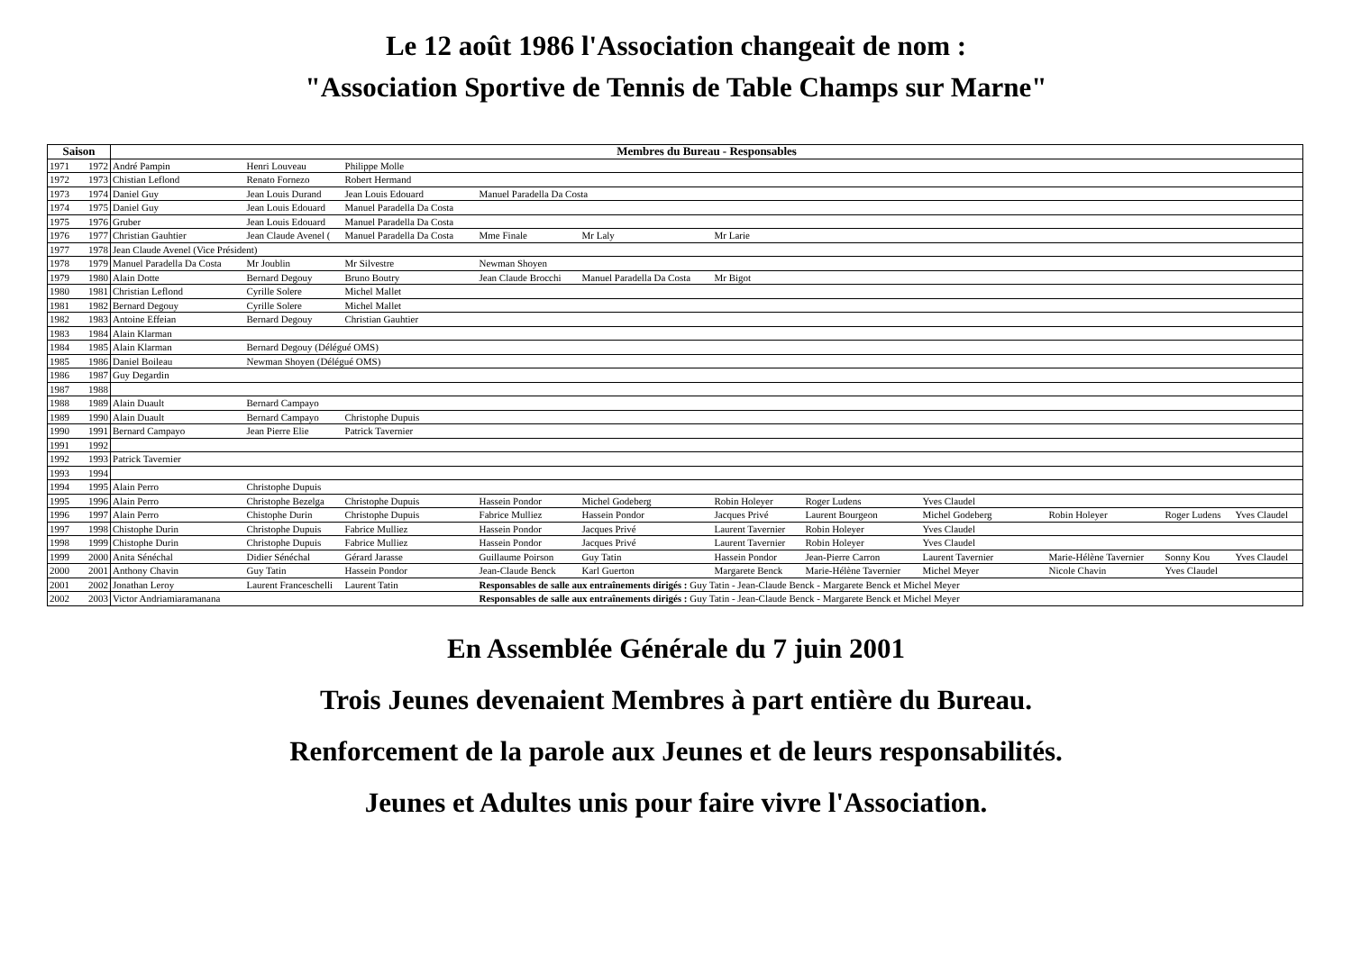Le 12 août 1986 l'Association changeait de nom :
"Association Sportive de Tennis de Table Champs sur Marne"
| Saison | | Membres du Bureau - Responsables | | | | | | | | | | |
| --- | --- | --- | --- | --- | --- | --- | --- | --- | --- | --- | --- | --- |
| 1971 | 1972 | André Pampin | Henri Louveau | Philippe Molle | | | | | | | | |
| 1972 | 1973 | Chistian Leflond | Renato Fornezo | Robert Hermand | | | | | | | | |
| 1973 | 1974 | Daniel Guy | Jean Louis Durand | Jean Louis Edouard | Manuel Paradella Da Costa | | | | | | | |
| 1974 | 1975 | Daniel Guy | Jean Louis Edouard | Manuel Paradella Da Costa | | | | | | | | |
| 1975 | 1976 | Gruber | Jean Louis Edouard | Manuel Paradella Da Costa | | | | | | | | |
| 1976 | 1977 | Christian Gauhtier | Jean Claude Avenel ( | Manuel Paradella Da Costa | Mme Finale | Mr Laly | Mr Larie | | | | | |
| 1977 | 1978 | Jean Claude Avenel (Vice Président) | | | | | | | | | | |
| 1978 | 1979 | Manuel Paradella Da Costa | Mr Joublin | Mr Silvestre | Newman Shoyen | | | | | | | |
| 1979 | 1980 | Alain Dotte | Bernard Degouy | Bruno Boutry | Jean Claude Brocchi | Manuel Paradella Da Costa | Mr Bigot | | | | | |
| 1980 | 1981 | Christian Leflond | Cyrille Solere | Michel Mallet | | | | | | | | |
| 1981 | 1982 | Bernard Degouy | Cyrille Solere | Michel Mallet | | | | | | | | |
| 1982 | 1983 | Antoine Effeian | Bernard Degouy | Christian Gauhtier | | | | | | | | |
| 1983 | 1984 | Alain Klarman | | | | | | | | | | |
| 1984 | 1985 | Alain Klarman | Bernard Degouy (Délégué OMS) | | | | | | | | | |
| 1985 | 1986 | Daniel Boileau | Newman Shoyen (Délégué OMS) | | | | | | | | | |
| 1986 | 1987 | Guy Degardin | | | | | | | | | | |
| 1987 | 1988 | | | | | | | | | | | |
| 1988 | 1989 | Alain Duault | Bernard Campayo | | | | | | | | | |
| 1989 | 1990 | Alain Duault | Bernard Campayo | Christophe Dupuis | | | | | | | | |
| 1990 | 1991 | Bernard Campayo | Jean Pierre Elie | Patrick Tavernier | | | | | | | | |
| 1991 | 1992 | | | | | | | | | | | |
| 1992 | 1993 | Patrick Tavernier | | | | | | | | | | |
| 1993 | 1994 | | | | | | | | | | | |
| 1994 | 1995 | Alain Perro | Christophe Dupuis | | | | | | | | | |
| 1995 | 1996 | Alain Perro | Christophe Bezelga | Christophe Dupuis | Hassein Pondor | Michel Godeberg | Robin Holeyer | Roger Ludens | Yves Claudel | | | |
| 1996 | 1997 | Alain Perro | Chistophe Durin | Christophe Dupuis | Fabrice Mulliez | Hassein Pondor | Jacques Privé | Laurent Bourgeon | Michel Godeberg | Robin Holeyer | Roger Ludens | Yves Claudel |
| 1997 | 1998 | Chistophe Durin | Christophe Dupuis | Fabrice Mulliez | Hassein Pondor | Jacques Privé | Laurent Tavernier | Robin Holeyer | Yves Claudel | | | |
| 1998 | 1999 | Chistophe Durin | Christophe Dupuis | Fabrice Mulliez | Hassein Pondor | Jacques Privé | Laurent Tavernier | Robin Holeyer | Yves Claudel | | | |
| 1999 | 2000 | Anita Sénéchal | Didier Sénéchal | Gérard Jarasse | Guillaume Poirson | Guy Tatin | Hassein Pondor | Jean-Pierre Carron | Laurent Tavernier | Marie-Hélène Tavernier | Sonny Kou | Yves Claudel |
| 2000 | 2001 | Anthony Chavin | Guy Tatin | Hassein Pondor | Jean-Claude Benck | Karl Guerton | Margarete Benck | Marie-Hélène Tavernier | Michel Meyer | Nicole Chavin | Yves Claudel | |
| 2001 | 2002 | Jonathan Leroy | Laurent Franceschelli | Laurent Tatin | Responsables de salle aux entraînements dirigés : Guy Tatin - Jean-Claude Benck - Margarete Benck et Michel Meyer | | | | | | | |
| 2002 | 2003 | Victor Andriamiaramanana | | | Responsables de salle aux entraînements dirigés : Guy Tatin - Jean-Claude Benck - Margarete Benck et Michel Meyer | | | | | | | |
En Assemblée Générale du 7 juin 2001
Trois Jeunes devenaient Membres à part entière du Bureau.
Renforcement de la parole aux Jeunes et de leurs responsabilités.
Jeunes et Adultes unis pour faire vivre l'Association.